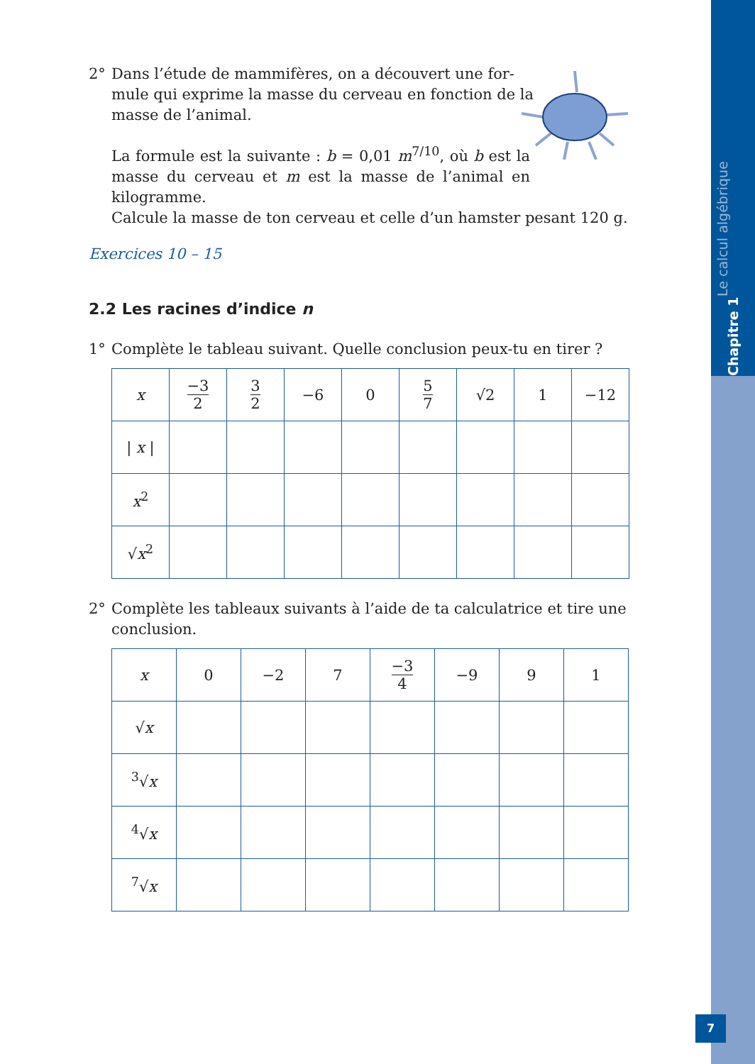Chapitre 1 Le calcul algébrique
2° Dans l’étude de mammifères, on a découvert une for-
mule qui exprime la masse du cerveau en fonction de la
masse de l’animal.
La formule est la suivante : b = 0,01 m<sup>7/10</sup>, où b est la masse du cerveau et m est la masse de l’animal en kilogramme.
Calcule la masse de ton cerveau et celle d’un hamster pesant 120 g.
Exercices 10 – 15
2.2 Les racines d’indice n
1° Complète le tableau suivant. Quelle conclusion peux-tu en tirer ?
| x | −3 2 | 3 2 | −6 | 0 | 5 7 | √2 | 1 | −12 |
| / x / | | | | | | | | |
| x<sup>2</sup> | | | | | | | | |
| √ x<sup>2</sup> | | | | | | | | |
2° Complète les tableaux suivants à l’aide de ta calculatrice et tire une
conclusion.
| x | 0 | −2 | 7 | −3 4 | −9 | 9 | 1 |
| √ x | | | | | | | |
| <sup>3</sup>√ x | | | | | | | |
| <sup>4</sup>√ x | | | | | | | |
| <sup>7</sup>√ x | | | | | | | |
7